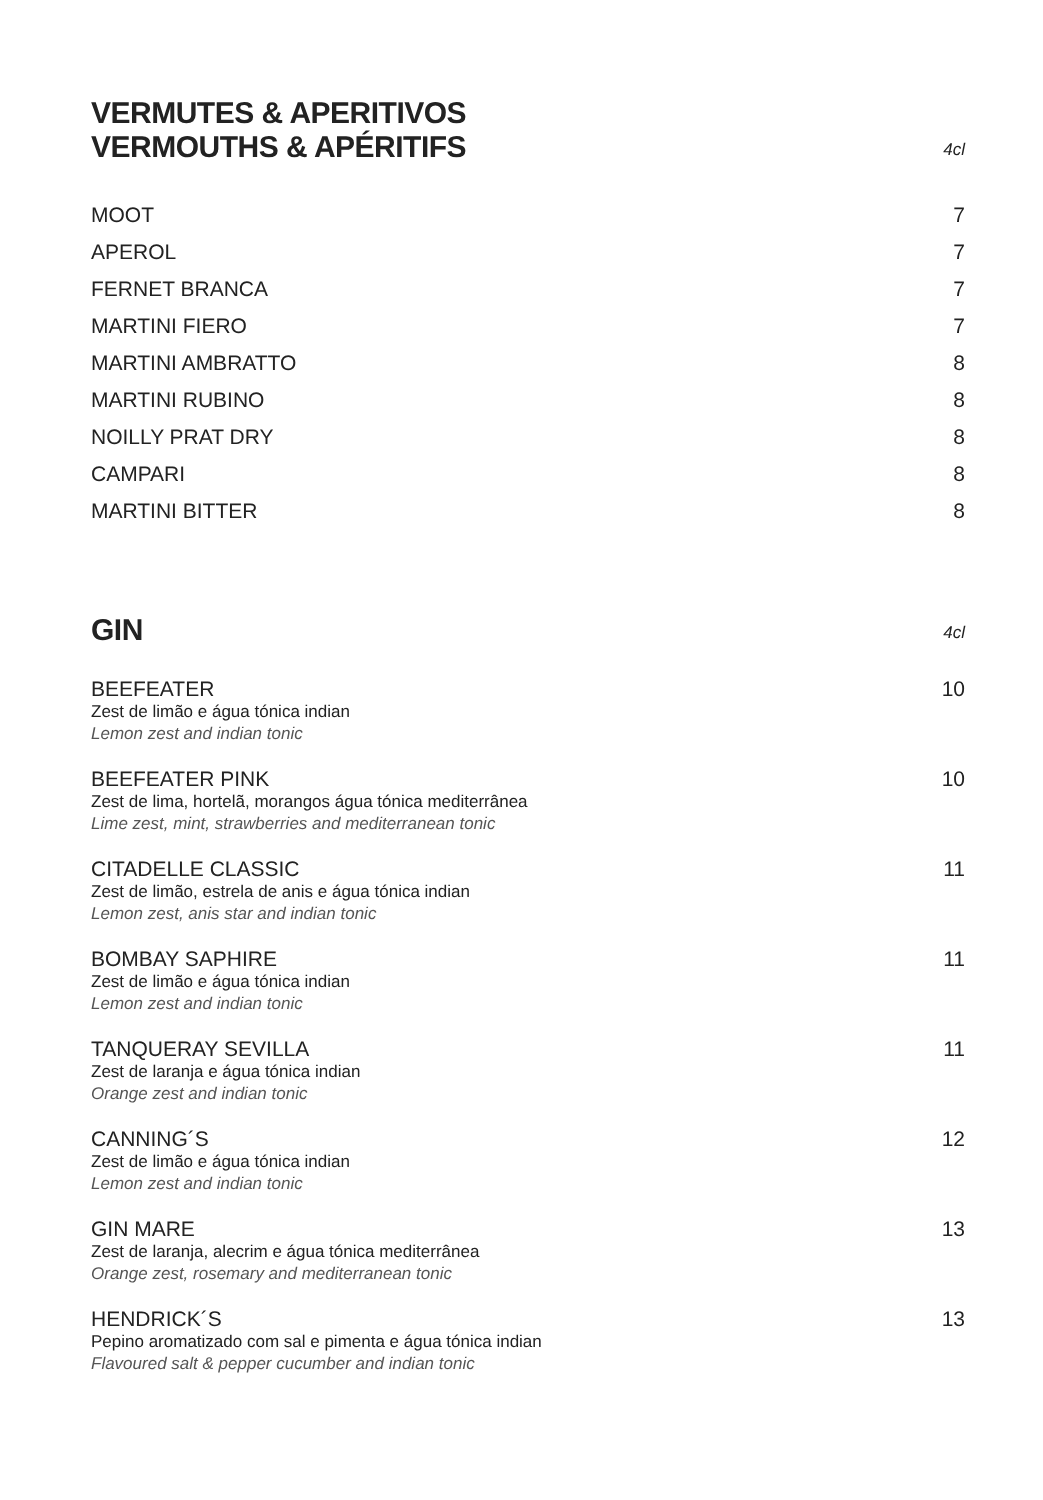VERMUTES & APERITIVOS
VERMOUTHS & APÉRITIFS
4cl
MOOT 7
APEROL 7
FERNET BRANCA 7
MARTINI FIERO 7
MARTINI AMBRATTO 8
MARTINI RUBINO 8
NOILLY PRAT DRY 8
CAMPARI 8
MARTINI BITTER 8
GIN
4cl
BEEFEATER
Zest de limão e água tónica indian
Lemon zest and indian tonic
10
BEEFEATER PINK
Zest de lima, hortelã, morangos água tónica mediterrânea
Lime zest, mint, strawberries and mediterranean tonic
10
CITADELLE CLASSIC
Zest de limão, estrela de anis e água tónica indian
Lemon zest, anis star and indian tonic
11
BOMBAY SAPHIRE
Zest de limão e água tónica indian
Lemon zest and indian tonic
11
TANQUERAY SEVILLA
Zest de laranja e água tónica indian
Orange zest and indian tonic
11
CANNING´S
Zest de limão e água tónica indian
Lemon zest and indian tonic
12
GIN MARE
Zest de laranja, alecrim e água tónica mediterrânea
Orange zest, rosemary and mediterranean tonic
13
HENDRICK´S
Pepino aromatizado com sal e pimenta e água tónica indian
Flavoured salt & pepper cucumber and indian tonic
13